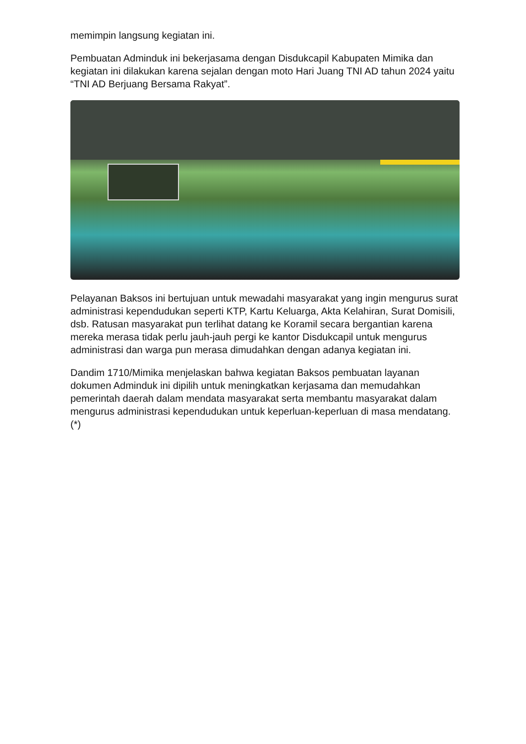memimpin langsung kegiatan ini.
Pembuatan Adminduk ini bekerjasama dengan Disdukcapil Kabupaten Mimika dan kegiatan ini dilakukan karena sejalan dengan moto Hari Juang TNI AD tahun 2024 yaitu “TNI AD Berjuang Bersama Rakyat”.
Pelayanan Baksos ini bertujuan untuk mewadahi masyarakat yang ingin mengurus surat administrasi kependudukan seperti KTP, Kartu Keluarga, Akta Kelahiran, Surat Domisili, dsb. Ratusan masyarakat pun terlihat datang ke Koramil secara bergantian karena mereka merasa tidak perlu jauh-jauh pergi ke kantor Disdukcapil untuk mengurus administrasi dan warga pun merasa dimudahkan dengan adanya kegiatan ini.
Dandim 1710/Mimika menjelaskan bahwa kegiatan Baksos pembuatan layanan dokumen Adminduk ini dipilih untuk meningkatkan kerjasama dan memudahkan pemerintah daerah dalam mendata masyarakat serta membantu masyarakat dalam mengurus administrasi kependudukan untuk keperluan-keperluan di masa mendatang. (*)